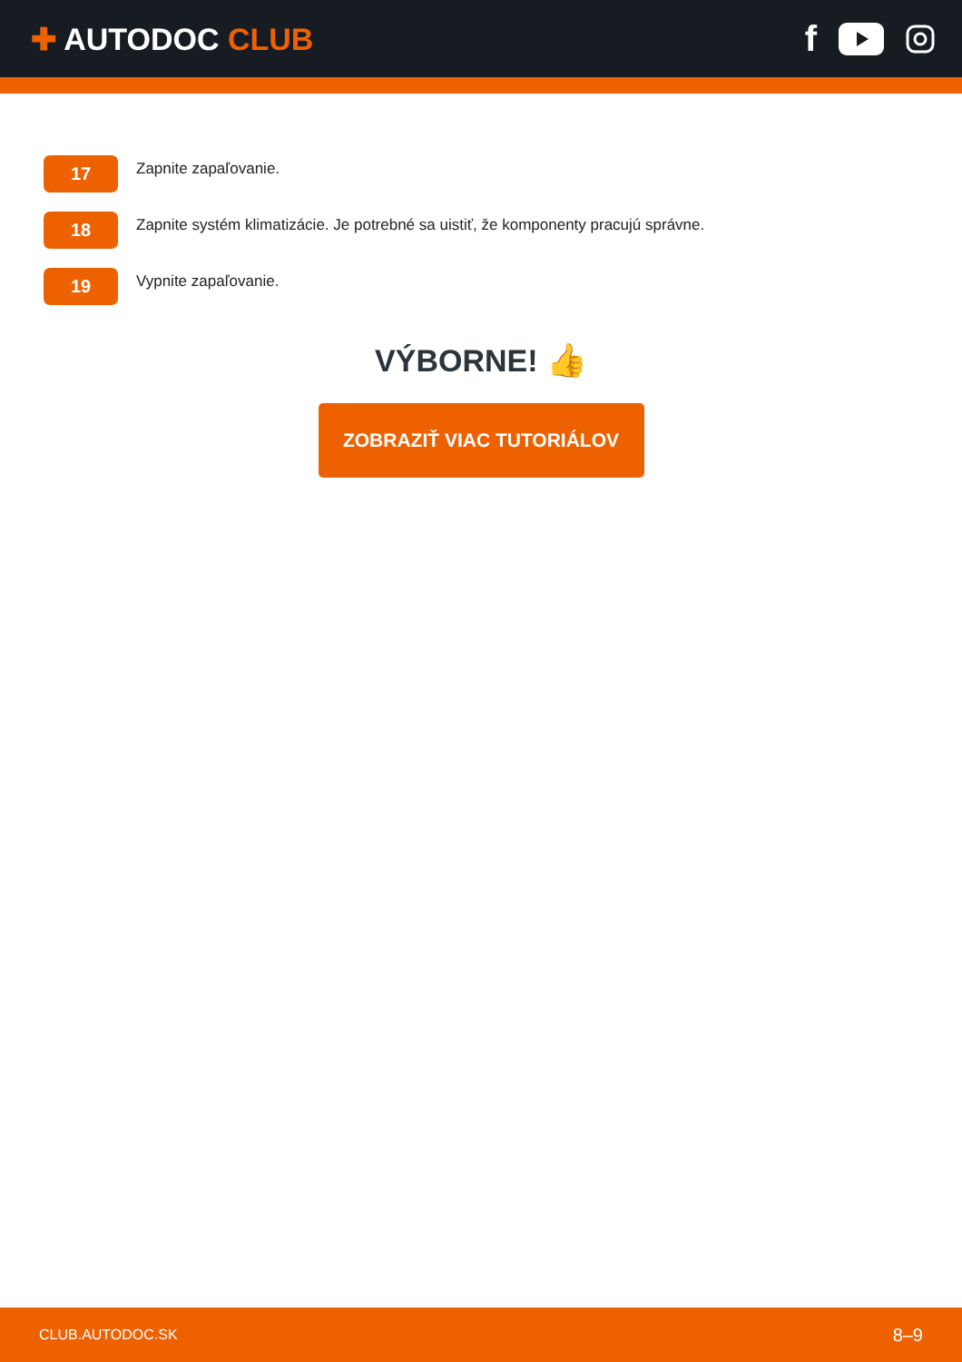✚ AUTODOC CLUB
f
17
Zapnite zapaľovanie.
18
Zapnite systém klimatizácie. Je potrebné sa uistiť, že komponenty pracujú správne.
19
Vypnite zapaľovanie.
VÝBORNE! 👍
ZOBRAZIŤ VIAC TUTORIÁLOV
CLUB.AUTODOC.SK 8–9